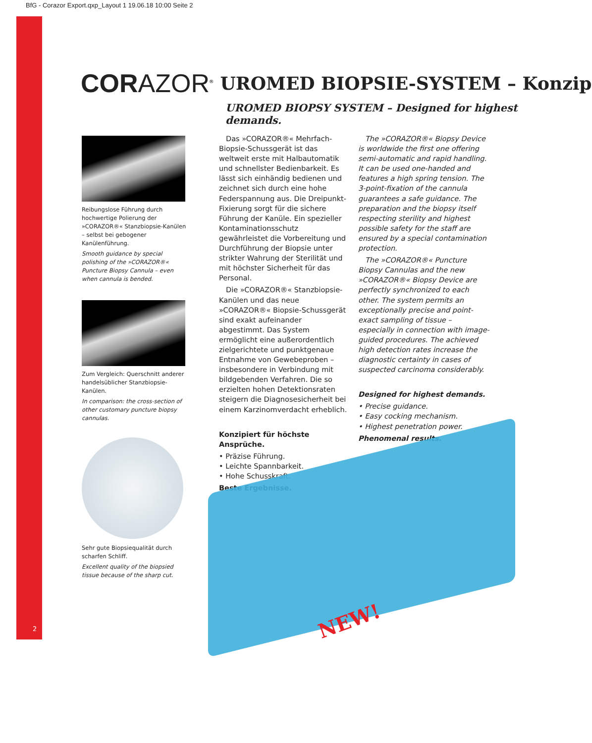BfG - Corazor Export.qxp_Layout 1 19.06.18 10:00 Seite 2
2
CORAZOR<sup>®</sup> UROMED BIOPSIE-SYSTEM – Konzip
UROMED BIOPSY SYSTEM – Designed for highest demands.
Reibungslose Führung durch hochwertige Polierung der »CORAZOR®« Stanzbiopsie-Kanülen – selbst bei gebogener Kanülenführung.
Smooth guidance by special polishing of the »CORAZOR®« Puncture Biopsy Cannula – even when cannula is bended.
Zum Vergleich: Querschnitt anderer handelsüblicher Stanzbiopsie-Kanülen.
In comparison: the cross-section of other customary puncture biopsy cannulas.
Sehr gute Biopsiequalität durch scharfen Schliff.
Excellent quality of the biopsied tissue because of the sharp cut.
Das »CORAZOR®« Mehrfach-Biopsie-Schussgerät ist das weltweit erste mit Halbautomatik und schnellster Bedienbarkeit. Es lässt sich einhändig bedienen und zeichnet sich durch eine hohe Federspannung aus. Die Dreipunkt-Fixierung sorgt für die sichere Führung der Kanüle. Ein spezieller Kontaminationsschutz gewährleistet die Vorbereitung und Durchführung der Biopsie unter strikter Wahrung der Sterilität und mit höchster Sicherheit für das Personal.
Die »CORAZOR®« Stanzbiopsie-Kanülen und das neue »CORAZOR®« Biopsie-Schussgerät sind exakt aufeinander abgestimmt. Das System ermöglicht eine außerordentlich zielgerichtete und punktgenaue Entnahme von Gewebeproben – insbesondere in Verbindung mit bildgebenden Verfahren. Die so erzielten hohen Detektionsraten steigern die Diagnosesicherheit bei einem Karzinomverdacht erheblich.
Konzipiert für höchste Ansprüche.
• Präzise Führung.
• Leichte Spannbarkeit.
• Hohe Schusskraft.
Beste Ergebnisse.
The »CORAZOR®« Biopsy Device is worldwide the first one offering semi-automatic and rapid handling. It can be used one-handed and features a high spring tension. The 3-point-fixation of the cannula guarantees a safe guidance. The preparation and the biopsy itself respecting sterility and highest possible safety for the staff are ensured by a special contamination protection.
The »CORAZOR®« Puncture Biopsy Cannulas and the new »CORAZOR®« Biopsy Device are perfectly synchronized to each other. The system permits an exceptionally precise and point-exact sampling of tissue – especially in connection with image-guided procedures. The achieved high detection rates increase the diagnostic certainty in cases of suspected carcinoma considerably.
Designed for highest demands.
• Precise guidance.
• Easy cocking mechanism.
• Highest penetration power.
Phenomenal results.
NEW!